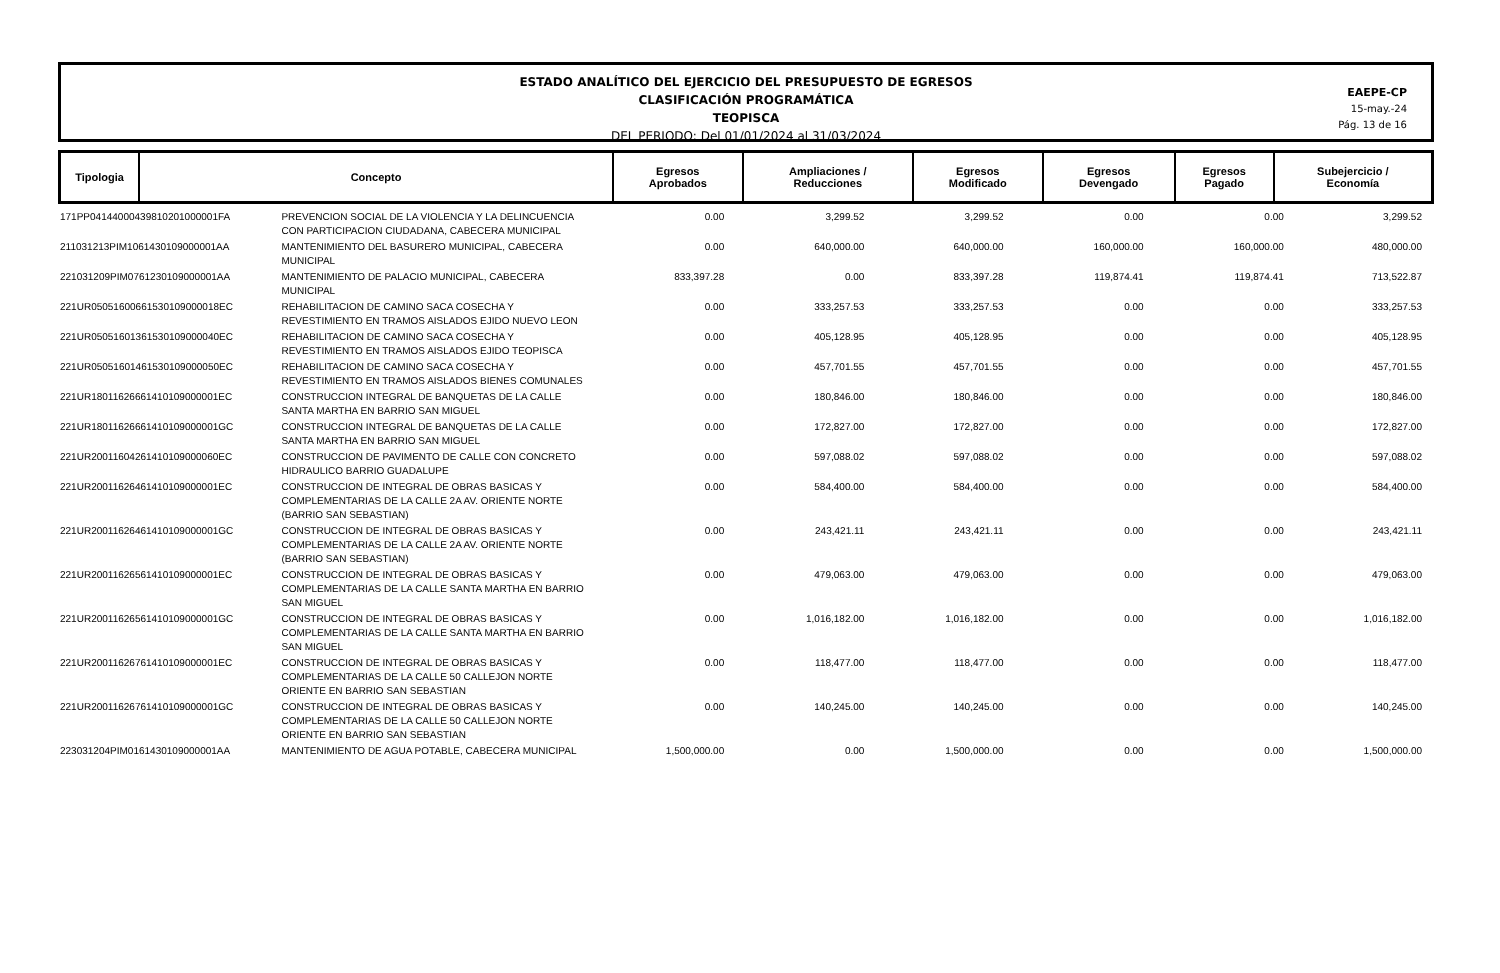ESTADO ANALÍTICO DEL EJERCICIO DEL PRESUPUESTO DE EGRESOS
CLASIFICACIÓN PROGRAMÁTICA
TEOPISCA
DEL PERIODO: Del 01/01/2024 al 31/03/2024
EAEPE-CP
15-may.-24
Pág. 13 de 16
| Tipologia | Concepto | Egresos Aprobados | Ampliaciones / Reducciones | Egresos Modificado | Egresos Devengado | Egresos Pagado | Subejercicio / Economía |
| --- | --- | --- | --- | --- | --- | --- | --- |
| 171PP04144000439810201000001FA | PREVENCION SOCIAL DE LA VIOLENCIA Y LA DELINCUENCIA CON PARTICIPACION CIUDADANA, CABECERA MUNICIPAL | 0.00 | 3,299.52 | 3,299.52 | 0.00 | 0.00 | 3,299.52 |
| 211031213PIM1061430109000001AA | MANTENIMIENTO DEL BASURERO MUNICIPAL, CABECERA MUNICIPAL | 0.00 | 640,000.00 | 640,000.00 | 160,000.00 | 160,000.00 | 480,000.00 |
| 221031209PIM0761230109000001AA | MANTENIMIENTO DE PALACIO MUNICIPAL, CABECERA MUNICIPAL | 833,397.28 | 0.00 | 833,397.28 | 119,874.41 | 119,874.41 | 713,522.87 |
| 221UR05051600661530109000018EC | REHABILITACION DE CAMINO SACA COSECHA Y REVESTIMIENTO EN TRAMOS AISLADOS EJIDO NUEVO LEON | 0.00 | 333,257.53 | 333,257.53 | 0.00 | 0.00 | 333,257.53 |
| 221UR05051601361530109000040EC | REHABILITACION DE CAMINO SACA COSECHA Y REVESTIMIENTO EN TRAMOS AISLADOS EJIDO TEOPISCA | 0.00 | 405,128.95 | 405,128.95 | 0.00 | 0.00 | 405,128.95 |
| 221UR05051601461530109000050EC | REHABILITACION DE CAMINO SACA COSECHA Y REVESTIMIENTO EN TRAMOS AISLADOS BIENES COMUNALES | 0.00 | 457,701.55 | 457,701.55 | 0.00 | 0.00 | 457,701.55 |
| 221UR18011626661410109000001EC | CONSTRUCCION INTEGRAL DE BANQUETAS DE LA CALLE SANTA MARTHA EN BARRIO SAN MIGUEL | 0.00 | 180,846.00 | 180,846.00 | 0.00 | 0.00 | 180,846.00 |
| 221UR18011626661410109000001GC | CONSTRUCCION INTEGRAL DE BANQUETAS DE LA CALLE SANTA MARTHA EN BARRIO SAN MIGUEL | 0.00 | 172,827.00 | 172,827.00 | 0.00 | 0.00 | 172,827.00 |
| 221UR20011604261410109000060EC | CONSTRUCCION DE PAVIMENTO DE CALLE CON CONCRETO HIDRAULICO BARRIO GUADALUPE | 0.00 | 597,088.02 | 597,088.02 | 0.00 | 0.00 | 597,088.02 |
| 221UR20011626461410109000001EC | CONSTRUCCION DE INTEGRAL DE OBRAS BASICAS Y COMPLEMENTARIAS DE LA CALLE 2A AV. ORIENTE NORTE (BARRIO SAN SEBASTIAN) | 0.00 | 584,400.00 | 584,400.00 | 0.00 | 0.00 | 584,400.00 |
| 221UR20011626461410109000001GC | CONSTRUCCION DE INTEGRAL DE OBRAS BASICAS Y COMPLEMENTARIAS DE LA CALLE 2A AV. ORIENTE NORTE (BARRIO SAN SEBASTIAN) | 0.00 | 243,421.11 | 243,421.11 | 0.00 | 0.00 | 243,421.11 |
| 221UR20011626561410109000001EC | CONSTRUCCION DE INTEGRAL DE OBRAS BASICAS Y COMPLEMENTARIAS DE LA CALLE SANTA MARTHA EN BARRIO SAN MIGUEL | 0.00 | 479,063.00 | 479,063.00 | 0.00 | 0.00 | 479,063.00 |
| 221UR20011626561410109000001GC | CONSTRUCCION DE INTEGRAL DE OBRAS BASICAS Y COMPLEMENTARIAS DE LA CALLE SANTA MARTHA EN BARRIO SAN MIGUEL | 0.00 | 1,016,182.00 | 1,016,182.00 | 0.00 | 0.00 | 1,016,182.00 |
| 221UR20011626761410109000001EC | CONSTRUCCION DE INTEGRAL DE OBRAS BASICAS Y COMPLEMENTARIAS DE LA CALLE 50 CALLEJON NORTE ORIENTE EN BARRIO SAN SEBASTIAN | 0.00 | 118,477.00 | 118,477.00 | 0.00 | 0.00 | 118,477.00 |
| 221UR20011626761410109000001GC | CONSTRUCCION DE INTEGRAL DE OBRAS BASICAS Y COMPLEMENTARIAS DE LA CALLE 50 CALLEJON NORTE ORIENTE EN BARRIO SAN SEBASTIAN | 0.00 | 140,245.00 | 140,245.00 | 0.00 | 0.00 | 140,245.00 |
| 223031204PIM0161430109000001AA | MANTENIMIENTO DE AGUA POTABLE, CABECERA MUNICIPAL | 1,500,000.00 | 0.00 | 1,500,000.00 | 0.00 | 0.00 | 1,500,000.00 |